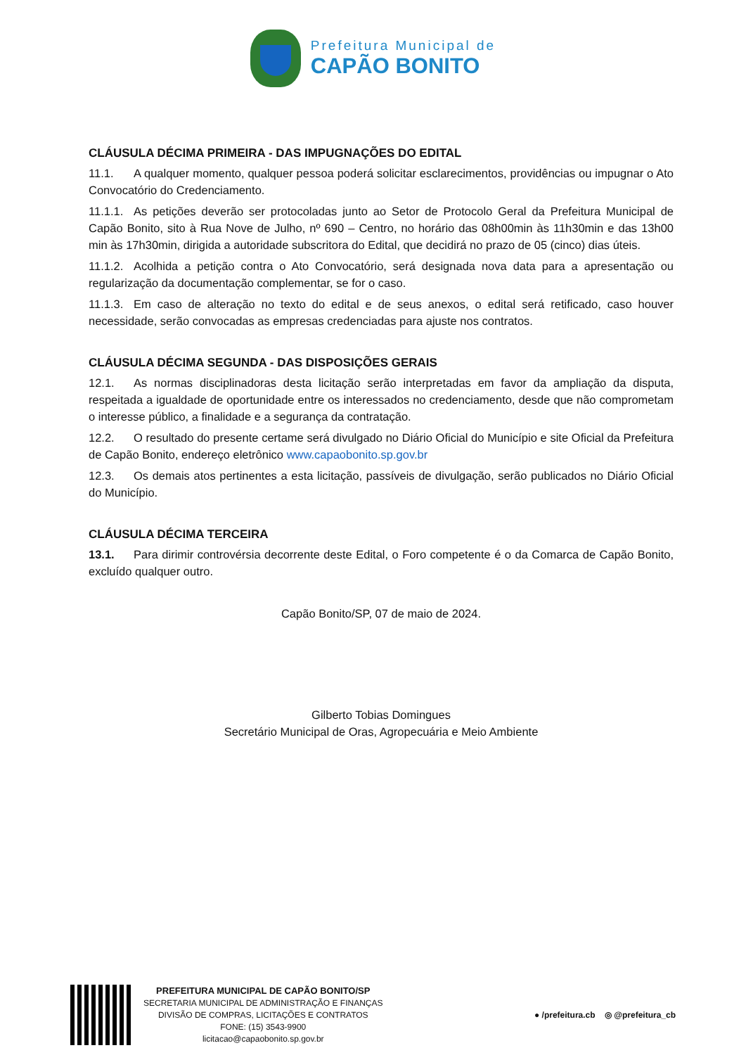Prefeitura Municipal de
CAPÃO BONITO
CLÁUSULA DÉCIMA PRIMEIRA - DAS IMPUGNAÇÕES DO EDITAL
11.1. A qualquer momento, qualquer pessoa poderá solicitar esclarecimentos, providências ou impugnar o Ato Convocatório do Credenciamento.
11.1.1. As petições deverão ser protocoladas junto ao Setor de Protocolo Geral da Prefeitura Municipal de Capão Bonito, sito à Rua Nove de Julho, nº 690 – Centro, no horário das 08h00min às 11h30min e das 13h00 min às 17h30min, dirigida a autoridade subscritora do Edital, que decidirá no prazo de 05 (cinco) dias úteis.
11.1.2. Acolhida a petição contra o Ato Convocatório, será designada nova data para a apresentação ou regularização da documentação complementar, se for o caso.
11.1.3. Em caso de alteração no texto do edital e de seus anexos, o edital será retificado, caso houver necessidade, serão convocadas as empresas credenciadas para ajuste nos contratos.
CLÁUSULA DÉCIMA SEGUNDA - DAS DISPOSIÇÕES GERAIS
12.1. As normas disciplinadoras desta licitação serão interpretadas em favor da ampliação da disputa, respeitada a igualdade de oportunidade entre os interessados no credenciamento, desde que não comprometam o interesse público, a finalidade e a segurança da contratação.
12.2. O resultado do presente certame será divulgado no Diário Oficial do Município e site Oficial da Prefeitura de Capão Bonito, endereço eletrônico www.capaobonito.sp.gov.br
12.3. Os demais atos pertinentes a esta licitação, passíveis de divulgação, serão publicados no Diário Oficial do Município.
CLÁUSULA DÉCIMA TERCEIRA
13.1. Para dirimir controvérsia decorrente deste Edital, o Foro competente é o da Comarca de Capão Bonito, excluído qualquer outro.
Capão Bonito/SP, 07 de maio de 2024.
Gilberto Tobias Domingues
Secretário Municipal de Oras, Agropecuária e Meio Ambiente
PREFEITURA MUNICIPAL DE CAPÃO BONITO/SP
SECRETARIA MUNICIPAL DE ADMINISTRAÇÃO E FINANÇAS
DIVISÃO DE COMPRAS, LICITAÇÕES E CONTRATOS
FONE: (15) 3543-9900
licitacao@capaobonito.sp.gov.br
● /prefeitura.cb ◎ @prefeitura_cb